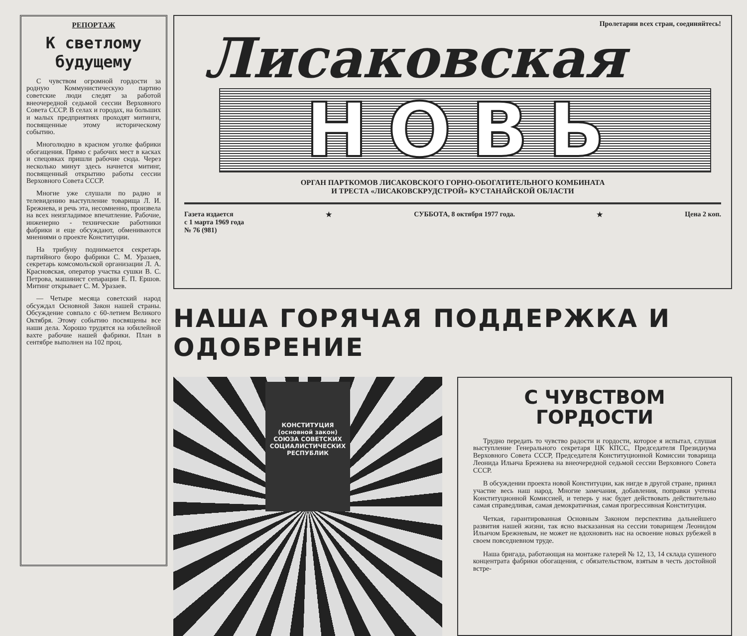РЕПОРТАЖ
К светлому будущему
С чувством огромной гордости за родную Коммунистическую партию советские люди следят за работой внеочередной седьмой сессии Верховного Совета СССР. В селах и городах, на больших и малых предприятиях проходят митинги, посвященные этому историческому событию.
Многолюдно в красном уголке фабрики обогащения. Прямо с рабочих мест в касках и спецовках пришли рабочие сюда. Через несколько минут здесь начнется митинг, посвященный открытию работы сессии Верховного Совета СССР.
Многие уже слушали по радио и телевидению выступление товарища Л. И. Брежнева, и речь эта, несомненно, произвела на всех неизгладимое впечатление. Рабочие, инженерно - технические работники фабрики и еще обсуждают, обмениваются мнениями о проекте Конституции.
На трибуну поднимается секретарь партийного бюро фабрики С. М. Уразаев, секретарь комсомольской организации Л. А. Красновская, оператор участка сушки В. С. Петрова, машинист сепарации Е. П. Ершов. Митинг открывает С. М. Уразаев.
— Четыре месяца советский народ обсуждал Основной Закон нашей страны. Обсуждение совпало с 60-летием Великого Октября. Этому событию посвящены все наши дела. Хорошо трудятся на юбилейной вахте рабочие нашей фабрики. План в сентябре выполнен на 102 проц.
Пролетарии всех стран, соединяйтесь!
Лисаковская
НОВЬ
ОРГАН ПАРТКОМОВ ЛИСАКОВСКОГО ГОРНО-ОБОГАТИТЕЛЬНОГО КОМБИНАТА
И ТРЕСТА «ЛИСАКОВСКРУДСТРОЙ» КУСТАНАЙСКОЙ ОБЛАСТИ
Газета издается
с 1 марта 1969 года
№ 76 (981)
★ СУББОТА, 8 октября 1977 года. ★ Цена 2 коп.
НАША ГОРЯЧАЯ ПОДДЕРЖКА И ОДОБРЕНИЕ
КОНСТИТУЦИЯ
(основной закон)
СОЮЗА СОВЕТСКИХ СОЦИАЛИСТИЧЕСКИХ РЕСПУБЛИК
С ЧУВСТВОМ ГОРДОСТИ
Трудно передать то чувство радости и гордости, которое я испытал, слушая выступление Генерального секретаря ЦК КПСС, Председателя Президиума Верховного Совета СССР, Председателя Конституционной Комиссии товарища Леонида Ильича Брежнева на внеочередной седьмой сессии Верховного Совета СССР.
В обсуждении проекта новой Конституции, как нигде в другой стране, принял участие весь наш народ. Многие замечания, добавления, поправки учтены Конституционной Комиссией, и теперь у нас будет действовать действительно самая справедливая, самая демократичная, самая прогрессивная Конституция.
Четкая, гарантированная Основным Законом перспектива дальнейшего развития нашей жизни, так ясно высказанная на сессии товарищем Леонидом Ильичом Брежневым, не может не вдохновить нас на освоение новых рубежей в своем повседневном труде.
Наша бригада, работающая на монтаже галерей № 12, 13, 14 склада сушеного концентрата фабрики обогащения, с обязательством, взятым в честь достойной встре-